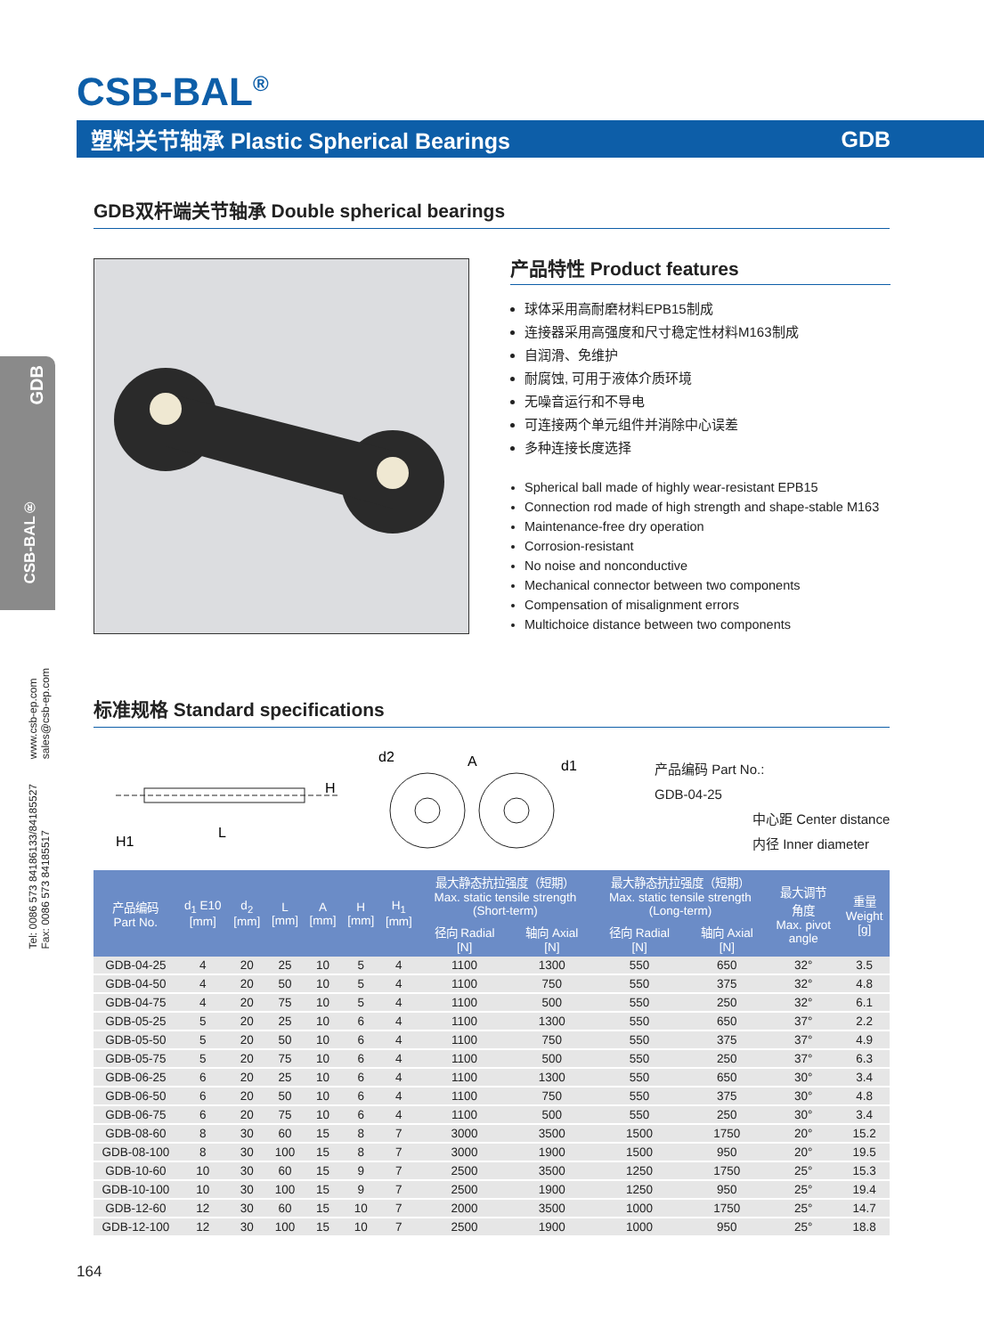CSB-BAL<sup>®</sup>
塑料关节轴承 Plastic Spherical Bearings GDB
GDB
CSB-BAL®
www.csb-ep.com
sales@csb-ep.com
Tel: 0086 573 84186133/84185527
Fax: 0086 573 84185517
GDB双杆端关节轴承 Double spherical bearings
产品特性 Product features
球体采用高耐磨材料EPB15制成
连接器采用高强度和尺寸稳定性材料M163制成
自润滑、免维护
耐腐蚀, 可用于液体介质环境
无噪音运行和不导电
可连接两个单元组件并消除中心误差
多种连接长度选择
Spherical ball made of highly wear-resistant EPB15
Connection rod made of high strength and shape-stable M163
Maintenance-free dry operation
Corrosion-resistant
No noise and nonconductive
Mechanical connector between two components
Compensation of misalignment errors
Multichoice distance between two components
标准规格 Standard specifications
L
H
H1
d2
d1
A
产品编码 Part No.:
GDB-04-25
中心距 Center distance
内径 Inner diameter
| 产品编码 Part No. | d<sub>1</sub> E10 [mm] | d<sub>2</sub> [mm] | L [mm] | A [mm] | H [mm] | H<sub>1</sub> [mm] | 最大静态抗拉强度（短期） Max. static tensile strength (Short-term) | | 最大静态抗拉强度（短期） Max. static tensile strength (Long-term) | | 最大调节 角度 Max. pivot angle | 重量 Weight [g] |
| --- | --- | --- | --- | --- | --- | --- | --- | --- | --- | --- | --- | --- |
| | | | | | | | 径向 Radial [N] | 轴向 Axial [N] | 径向 Radial [N] | 轴向 Axial [N] | | |
| GDB-04-25 | 4 | 20 | 25 | 10 | 5 | 4 | 1100 | 1300 | 550 | 650 | 32° | 3.5 |
| GDB-04-50 | 4 | 20 | 50 | 10 | 5 | 4 | 1100 | 750 | 550 | 375 | 32° | 4.8 |
| GDB-04-75 | 4 | 20 | 75 | 10 | 5 | 4 | 1100 | 500 | 550 | 250 | 32° | 6.1 |
| GDB-05-25 | 5 | 20 | 25 | 10 | 6 | 4 | 1100 | 1300 | 550 | 650 | 37° | 2.2 |
| GDB-05-50 | 5 | 20 | 50 | 10 | 6 | 4 | 1100 | 750 | 550 | 375 | 37° | 4.9 |
| GDB-05-75 | 5 | 20 | 75 | 10 | 6 | 4 | 1100 | 500 | 550 | 250 | 37° | 6.3 |
| GDB-06-25 | 6 | 20 | 25 | 10 | 6 | 4 | 1100 | 1300 | 550 | 650 | 30° | 3.4 |
| GDB-06-50 | 6 | 20 | 50 | 10 | 6 | 4 | 1100 | 750 | 550 | 375 | 30° | 4.8 |
| GDB-06-75 | 6 | 20 | 75 | 10 | 6 | 4 | 1100 | 500 | 550 | 250 | 30° | 3.4 |
| GDB-08-60 | 8 | 30 | 60 | 15 | 8 | 7 | 3000 | 3500 | 1500 | 1750 | 20° | 15.2 |
| GDB-08-100 | 8 | 30 | 100 | 15 | 8 | 7 | 3000 | 1900 | 1500 | 950 | 20° | 19.5 |
| GDB-10-60 | 10 | 30 | 60 | 15 | 9 | 7 | 2500 | 3500 | 1250 | 1750 | 25° | 15.3 |
| GDB-10-100 | 10 | 30 | 100 | 15 | 9 | 7 | 2500 | 1900 | 1250 | 950 | 25° | 19.4 |
| GDB-12-60 | 12 | 30 | 60 | 15 | 10 | 7 | 2000 | 3500 | 1000 | 1750 | 25° | 14.7 |
| GDB-12-100 | 12 | 30 | 100 | 15 | 10 | 7 | 2500 | 1900 | 1000 | 950 | 25° | 18.8 |
164